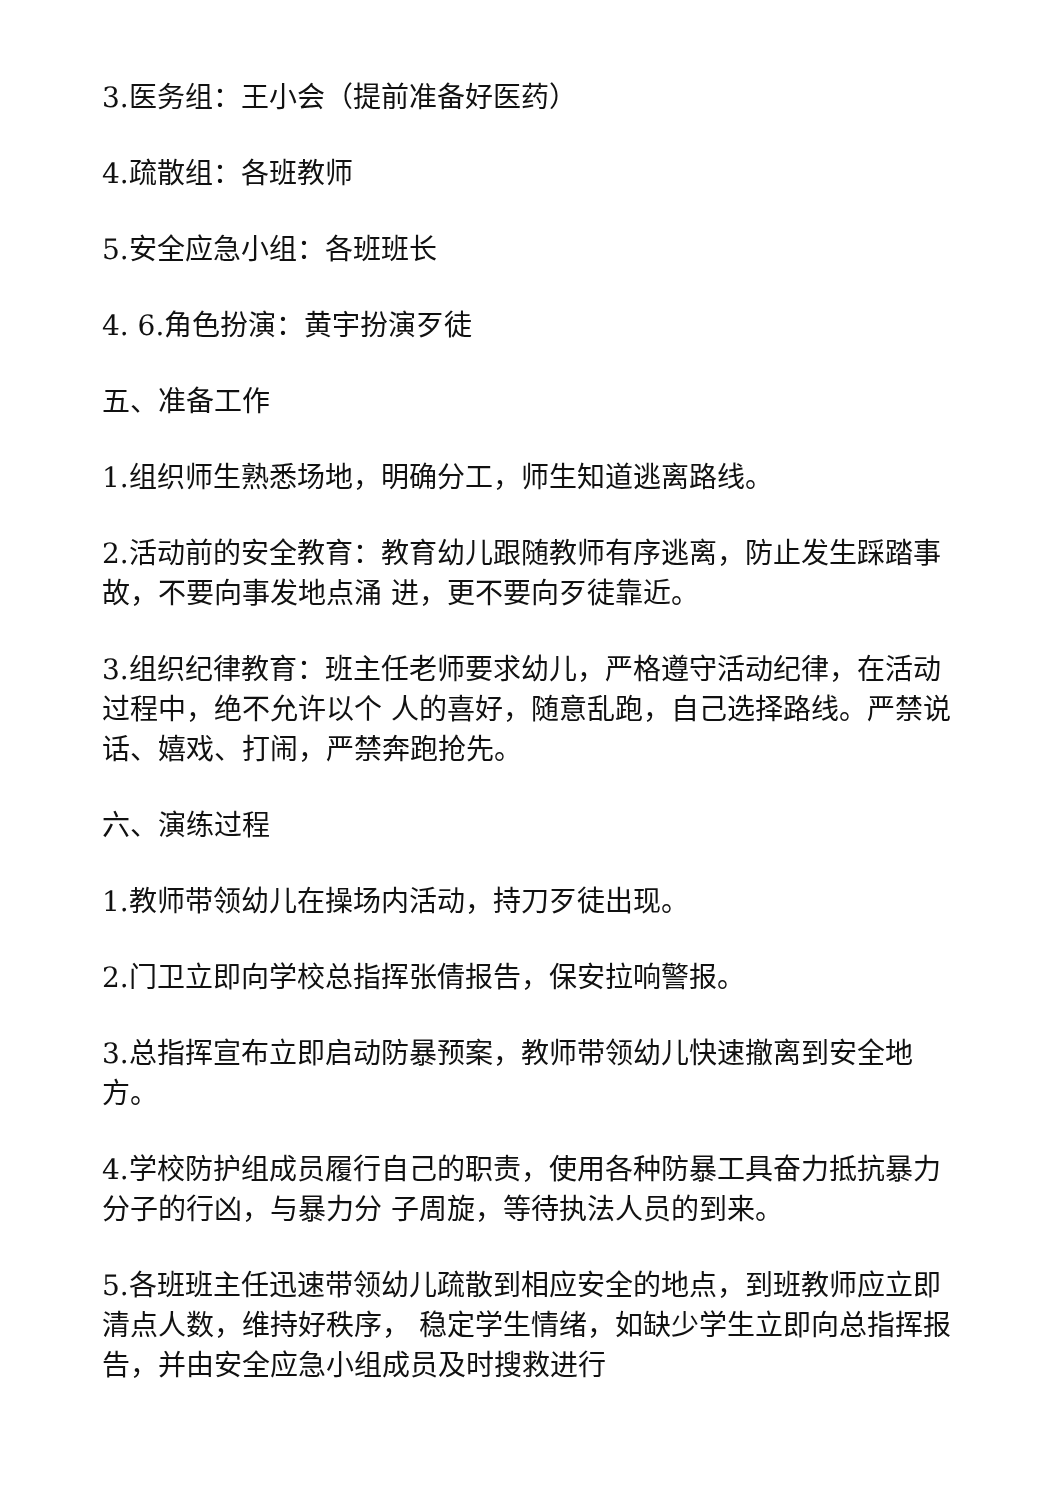3.医务组：王小会（提前准备好医药）
4.疏散组：各班教师
5.安全应急小组：各班班长
4. 6.角色扮演：黄宇扮演歹徒
五、准备工作
1.组织师生熟悉场地，明确分工，师生知道逃离路线。
2.活动前的安全教育：教育幼儿跟随教师有序逃离，防止发生踩踏事故，不要向事发地点涌 进，更不要向歹徒靠近。
3.组织纪律教育：班主任老师要求幼儿，严格遵守活动纪律，在活动过程中，绝不允许以个 人的喜好，随意乱跑，自己选择路线。严禁说话、嬉戏、打闹，严禁奔跑抢先。
六、演练过程
1.教师带领幼儿在操场内活动，持刀歹徒出现。
2.门卫立即向学校总指挥张倩报告，保安拉响警报。
3.总指挥宣布立即启动防暴预案，教师带领幼儿快速撤离到安全地方。
4.学校防护组成员履行自己的职责，使用各种防暴工具奋力抵抗暴力分子的行凶，与暴力分 子周旋，等待执法人员的到来。
5.各班班主任迅速带领幼儿疏散到相应安全的地点，到班教师应立即清点人数，维持好秩序， 稳定学生情绪，如缺少学生立即向总指挥报告，并由安全应急小组成员及时搜救进行